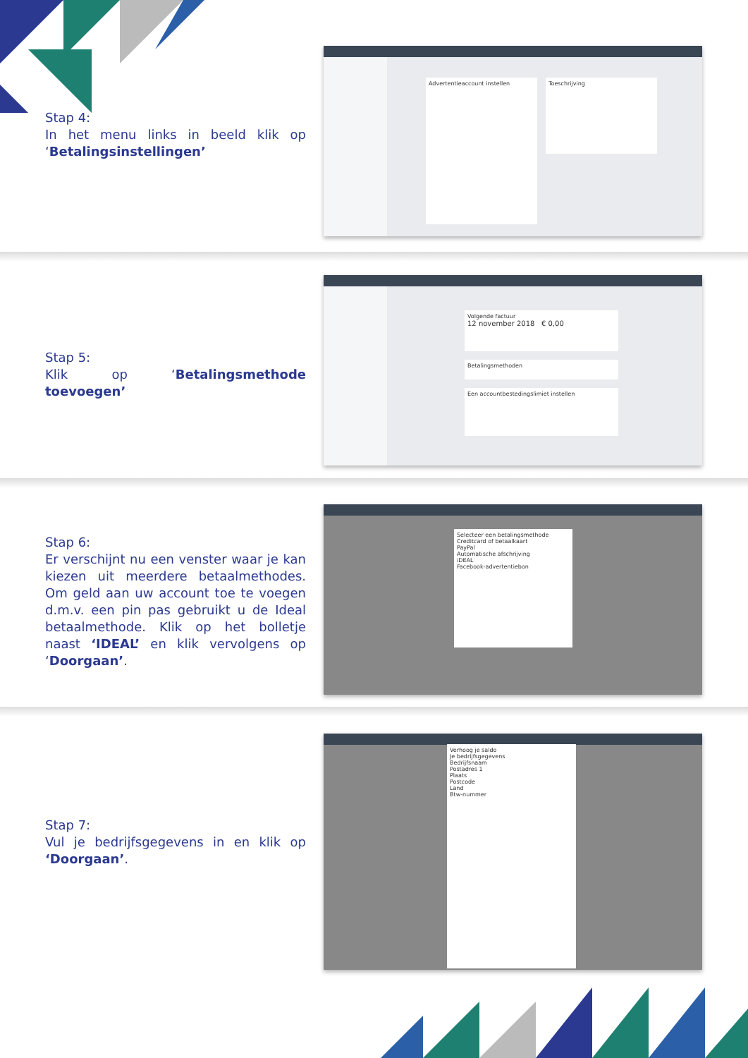Stap 4:
In het menu links in beeld klik op ‘Betalingsinstellingen’
Advertentieaccount instellen Toeschrijving
Stap 5:
Klik op ‘Betalingsmethode toevoegen’
Volgende factuur
12 november 2018 € 0,00
Betalingsmethoden
Een accountbestedingslimiet instellen
Stap 6:
Er verschijnt nu een venster waar je kan kiezen uit meerdere betaalmethodes. Om geld aan uw account toe te voegen d.m.v. een pin pas gebruikt u de Ideal betaalmethode. Klik op het bolletje naast ‘IDEAL’ en klik vervolgens op ‘Doorgaan’.
Selecteer een betalingsmethode
Creditcard of betaalkaart
PayPal
Automatische afschrijving
iDEAL
Facebook-advertentiebon
Stap 7:
Vul je bedrijfsgegevens in en klik op ‘Doorgaan’.
Verhoog je saldo
Je bedrijfsgegevens
Bedrijfsnaam
Postadres 1
Plaats
Postcode
Land
Btw-nummer